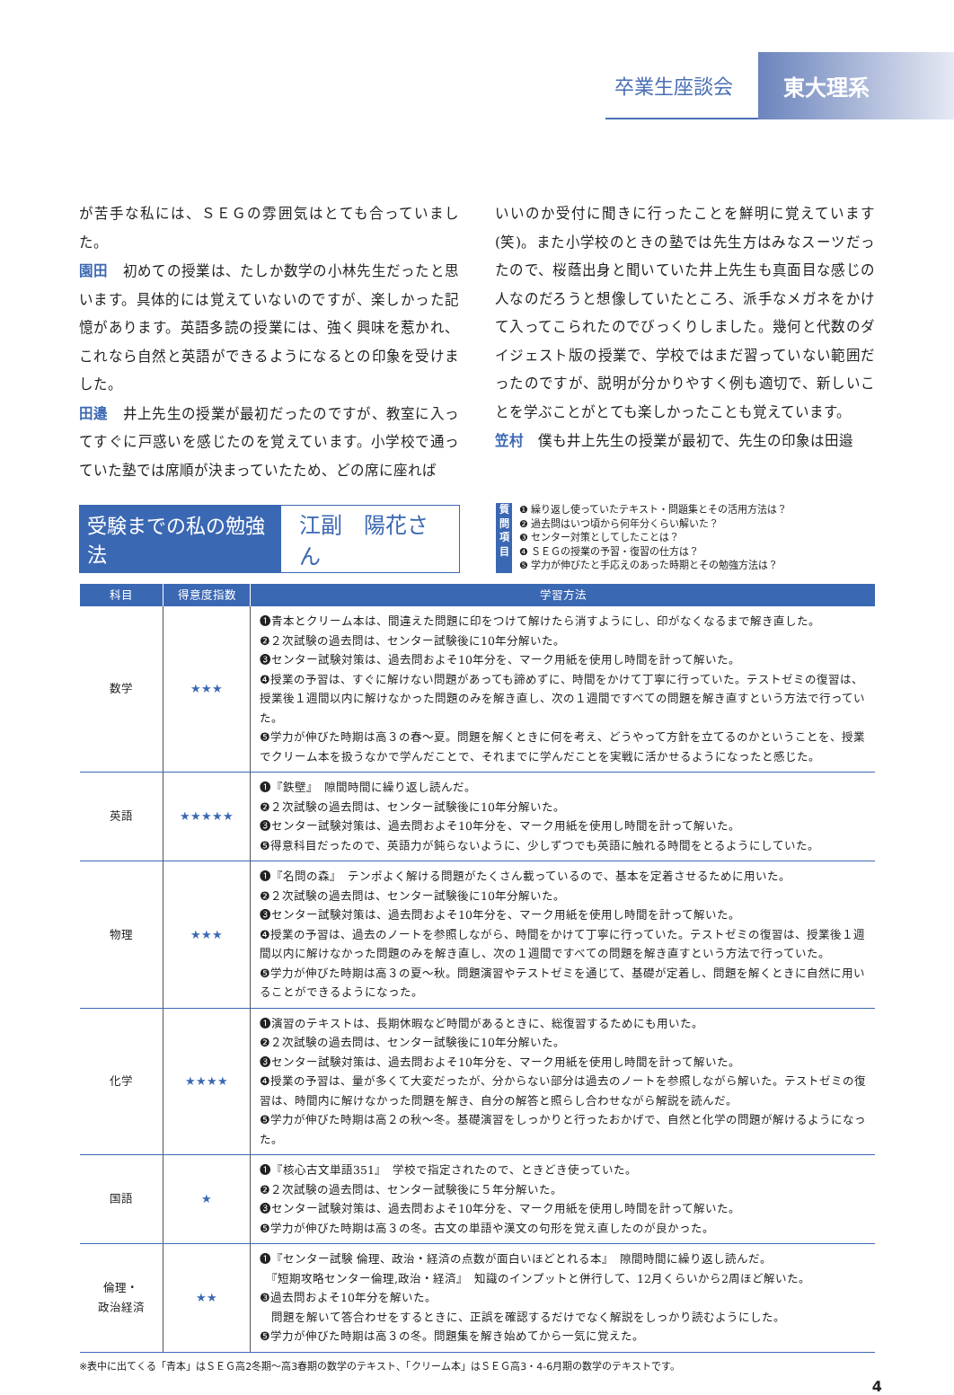卒業生座談会 東大理系
が苦手な私には、ＳＥＧの雰囲気はとても合っていました。
園田　初めての授業は、たしか数学の小林先生だったと思います。具体的には覚えていないのですが、楽しかった記憶があります。英語多読の授業には、強く興味を惹かれ、これなら自然と英語ができるようになるとの印象を受けました。
田邉　井上先生の授業が最初だったのですが、教室に入ってすぐに戸惑いを感じたのを覚えています。小学校で通っていた塾では席順が決まっていたため、どの席に座れば
いいのか受付に聞きに行ったことを鮮明に覚えています(笑)。また小学校のときの塾では先生方はみなスーツだったので、桜蔭出身と聞いていた井上先生も真面目な感じの人なのだろうと想像していたところ、派手なメガネをかけて入ってこられたのでびっくりしました。幾何と代数のダイジェスト版の授業で、学校ではまだ習っていない範囲だったのですが、説明が分かりやすく例も適切で、新しいことを学ぶことがとても楽しかったことも覚えています。
笠村　僕も井上先生の授業が最初で、先生の印象は田邉
受験までの私の勉強法 江副　陽花さん
質問項目
❶ 繰り返し使っていたテキスト・問題集とその活用方法は？
❷ 過去問はいつ頃から何年分くらい解いた？
❸ センター対策としてしたことは？
❹ ＳＥＧの授業の予習・復習の仕方は？
❺ 学力が伸びたと手応えのあった時期とその勉強方法は？
| 科目 | 得意度指数 | 学習方法 |
| --- | --- | --- |
| 数学 | ★★★ | ❶青本とクリーム本は、間違えた問題に印をつけて解けたら消すようにし、印がなくなるまで解き直した。 ❷２次試験の過去問は、センター試験後に10年分解いた。 ❸センター試験対策は、過去問およそ10年分を、マーク用紙を使用し時間を計って解いた。 ❹授業の予習は、すぐに解けない問題があっても諦めずに、時間をかけて丁寧に行っていた。テストゼミの復習は、授業後１週間以内に解けなかった問題のみを解き直し、次の１週間ですべての問題を解き直すという方法で行っていた。 ❺学力が伸びた時期は高３の春～夏。問題を解くときに何を考え、どうやって方針を立てるのかということを、授業でクリーム本を扱うなかで学んだことで、それまでに学んだことを実戦に活かせるようになったと感じた。 |
| 英語 | ★★★★★ | ❶『鉄壁』 隙間時間に繰り返し読んだ。 ❷２次試験の過去問は、センター試験後に10年分解いた。 ❸センター試験対策は、過去問およそ10年分を、マーク用紙を使用し時間を計って解いた。 ❺得意科目だったので、英語力が鈍らないように、少しずつでも英語に触れる時間をとるようにしていた。 |
| 物理 | ★★★ | ❶『名問の森』 テンポよく解ける問題がたくさん載っているので、基本を定着させるために用いた。 ❷２次試験の過去問は、センター試験後に10年分解いた。 ❸センター試験対策は、過去問およそ10年分を、マーク用紙を使用し時間を計って解いた。 ❹授業の予習は、過去のノートを参照しながら、時間をかけて丁寧に行っていた。テストゼミの復習は、授業後１週間以内に解けなかった問題のみを解き直し、次の１週間ですべての問題を解き直すという方法で行っていた。 ❺学力が伸びた時期は高３の夏～秋。問題演習やテストゼミを通じて、基礎が定着し、問題を解くときに自然に用いることができるようになった。 |
| 化学 | ★★★★ | ❶演習のテキストは、長期休暇など時間があるときに、総復習するためにも用いた。 ❷２次試験の過去問は、センター試験後に10年分解いた。 ❸センター試験対策は、過去問およそ10年分を、マーク用紙を使用し時間を計って解いた。 ❹授業の予習は、量が多くて大変だったが、分からない部分は過去のノートを参照しながら解いた。テストゼミの復習は、時間内に解けなかった問題を解き、自分の解答と照らし合わせながら解説を読んだ。 ❺学力が伸びた時期は高２の秋～冬。基礎演習をしっかりと行ったおかげで、自然と化学の問題が解けるようになった。 |
| 国語 | ★ | ❶『核心古文単語351』 学校で指定されたので、ときどき使っていた。 ❷２次試験の過去問は、センター試験後に５年分解いた。 ❸センター試験対策は、過去問およそ10年分を、マーク用紙を使用し時間を計って解いた。 ❺学力が伸びた時期は高３の冬。古文の単語や漢文の句形を覚え直したのが良かった。 |
| 倫理・ 政治経済 | ★★ | ❶『センター試験 倫理、政治・経済の点数が面白いほどとれる本』 隙間時間に繰り返し読んだ。 『短期攻略センター倫理,政治・経済』 知識のインプットと併行して、12月くらいから2周ほど解いた。 ❸過去問およそ10年分を解いた。 問題を解いて答合わせをするときに、正誤を確認するだけでなく解説をしっかり読むようにした。 ❺学力が伸びた時期は高３の冬。問題集を解き始めてから一気に覚えた。 |
※表中に出てくる「青本」はＳＥＧ高2冬期～高3春期の数学のテキスト、「クリーム本」はＳＥＧ高3・4-6月期の数学のテキストです。
4